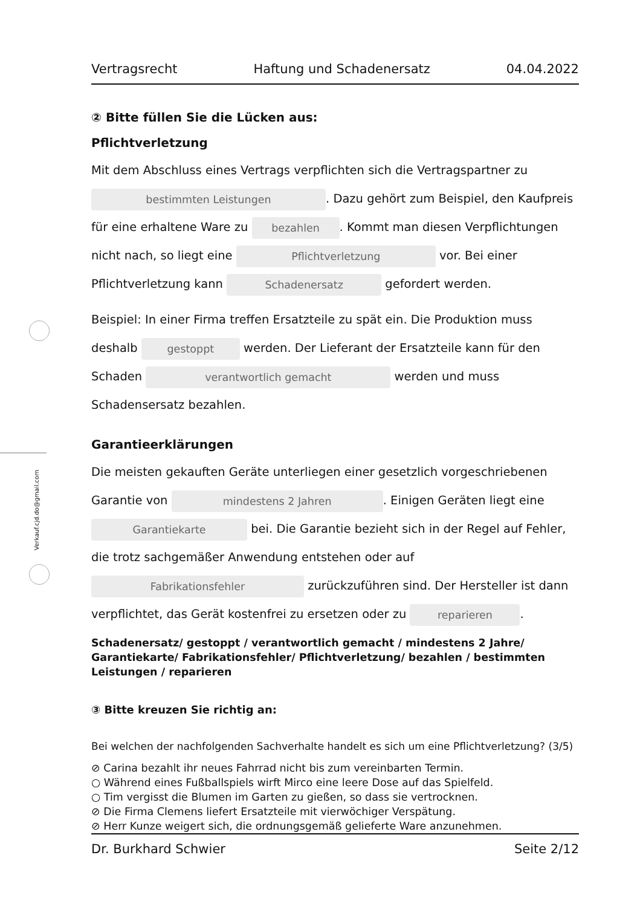Verkauf.cjd.do@gmail.com
Vertragsrecht Haftung und Schadenersatz 04.04.2022
② Bitte füllen Sie die Lücken aus:
Pflichtverletzung
Mit dem Abschluss eines Vertrags verpflichten sich die Vertragspartner zu bestimmten Leistungen. Dazu gehört zum Beispiel, den Kaufpreis für eine erhaltene Ware zu bezahlen. Kommt man diesen Verpflichtungen nicht nach, so liegt eine Pflichtverletzung vor. Bei einer Pflichtverletzung kann Schadenersatz gefordert werden.
Beispiel: In einer Firma treffen Ersatzteile zu spät ein. Die Produktion muss deshalb gestoppt werden. Der Lieferant der Ersatzteile kann für den Schaden verantwortlich gemacht werden und muss Schadensersatz bezahlen.
Garantieerklärungen
Die meisten gekauften Geräte unterliegen einer gesetzlich vorgeschriebenen Garantie von mindestens 2 Jahren. Einigen Geräten liegt eine Garantiekarte bei. Die Garantie bezieht sich in der Regel auf Fehler, die trotz sachgemäßer Anwendung entstehen oder auf Fabrikationsfehler zurückzuführen sind. Der Hersteller ist dann verpflichtet, das Gerät kostenfrei zu ersetzen oder zu reparieren.
Schadenersatz/ gestoppt / verantwortlich gemacht / mindestens 2 Jahre/ Garantiekarte/ Fabrikationsfehler/ Pflichtverletzung/ bezahlen / bestimmten Leistungen / reparieren
③ Bitte kreuzen Sie richtig an:
Bei welchen der nachfolgenden Sachverhalte handelt es sich um eine Pflichtverletzung? (3/5)
⊘ Carina bezahlt ihr neues Fahrrad nicht bis zum vereinbarten Termin.
○ Während eines Fußballspiels wirft Mirco eine leere Dose auf das Spielfeld.
○ Tim vergisst die Blumen im Garten zu gießen, so dass sie vertrocknen.
⊘ Die Firma Clemens liefert Ersatzteile mit vierwöchiger Verspätung.
⊘ Herr Kunze weigert sich, die ordnungsgemäß gelieferte Ware anzunehmen.
Dr. Burkhard Schwier Seite 2/12